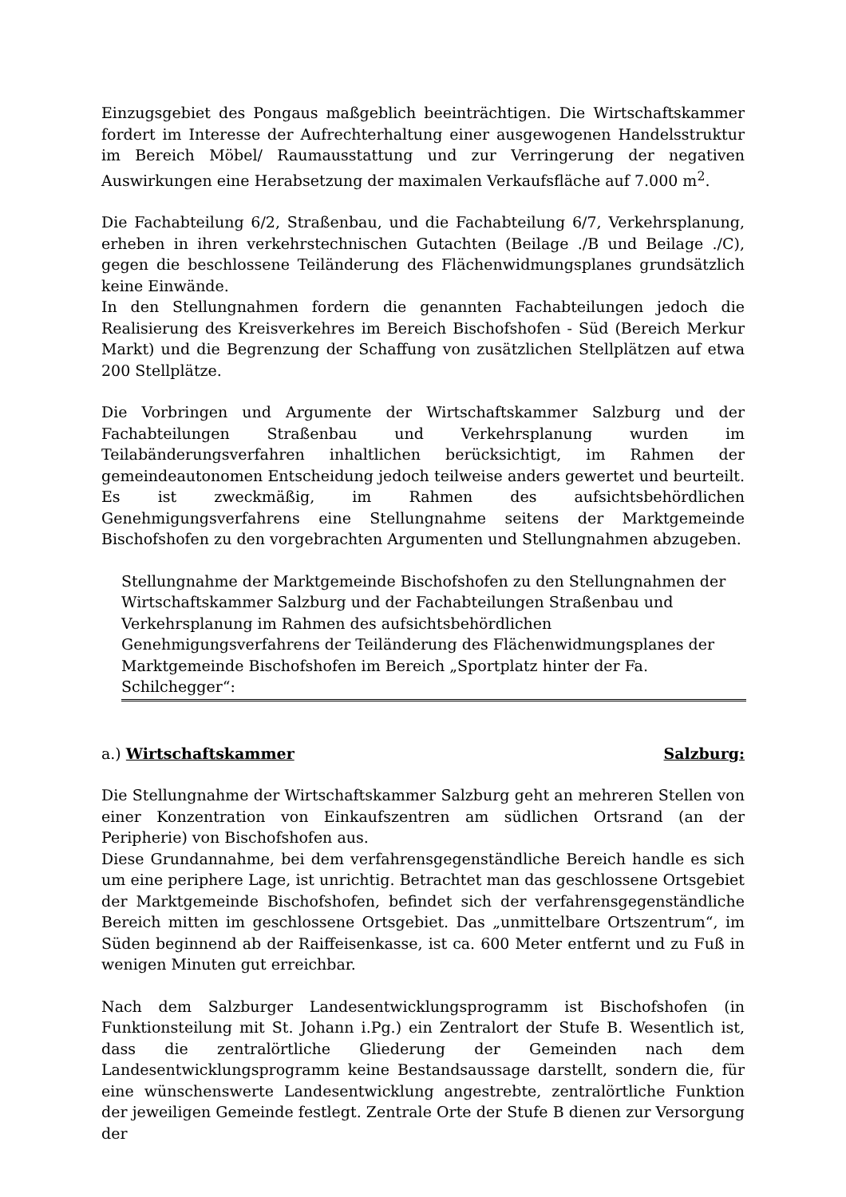Einzugsgebiet des Pongaus maßgeblich beeinträchtigen. Die Wirtschaftskammer fordert im Interesse der Aufrechterhaltung einer ausgewogenen Handelsstruktur im Bereich Möbel/ Raumausstattung und zur Verringerung der negativen Auswirkungen eine Herabsetzung der maximalen Verkaufsfläche auf 7.000 m<sup>2</sup>.
Die Fachabteilung 6/2, Straßenbau, und die Fachabteilung 6/7, Verkehrsplanung, erheben in ihren verkehrstechnischen Gutachten (Beilage ./B und Beilage ./C), gegen die beschlossene Teiländerung des Flächenwidmungsplanes grundsätzlich keine Einwände.
In den Stellungnahmen fordern die genannten Fachabteilungen jedoch die Realisierung des Kreisverkehres im Bereich Bischofshofen - Süd (Bereich Merkur Markt) und die Begrenzung der Schaffung von zusätzlichen Stellplätzen auf etwa 200 Stellplätze.
Die Vorbringen und Argumente der Wirtschaftskammer Salzburg und der Fachabteilungen Straßenbau und Verkehrsplanung wurden im Teilabänderungsverfahren inhaltlichen berücksichtigt, im Rahmen der gemeindeautonomen Entscheidung jedoch teilweise anders gewertet und beurteilt. Es ist zweckmäßig, im Rahmen des aufsichtsbehördlichen Genehmigungsverfahrens eine Stellungnahme seitens der Marktgemeinde Bischofshofen zu den vorgebrachten Argumenten und Stellungnahmen abzugeben.
Stellungnahme der Marktgemeinde Bischofshofen zu den Stellungnahmen der Wirtschaftskammer Salzburg und der Fachabteilungen Straßenbau und Verkehrsplanung im Rahmen des aufsichtsbehördlichen Genehmigungsverfahrens der Teiländerung des Flächenwidmungsplanes der Marktgemeinde Bischofshofen im Bereich „Sportplatz hinter der Fa. Schilchegger“:
a.) Wirtschaftskammer Salzburg:
Die Stellungnahme der Wirtschaftskammer Salzburg geht an mehreren Stellen von einer Konzentration von Einkaufszentren am südlichen Ortsrand (an der Peripherie) von Bischofshofen aus.
Diese Grundannahme, bei dem verfahrensgegenständliche Bereich handle es sich um eine periphere Lage, ist unrichtig. Betrachtet man das geschlossene Ortsgebiet der Marktgemeinde Bischofshofen, befindet sich der verfahrensgegenständliche Bereich mitten im geschlossene Ortsgebiet. Das „unmittelbare Ortszentrum“, im Süden beginnend ab der Raiffeisenkasse, ist ca. 600 Meter entfernt und zu Fuß in wenigen Minuten gut erreichbar.
Nach dem Salzburger Landesentwicklungsprogramm ist Bischofshofen (in Funktionsteilung mit St. Johann i.Pg.) ein Zentralort der Stufe B. Wesentlich ist, dass die zentralörtliche Gliederung der Gemeinden nach dem Landesentwicklungsprogramm keine Bestandsaussage darstellt, sondern die, für eine wünschenswerte Landesentwicklung angestrebte, zentralörtliche Funktion der jeweiligen Gemeinde festlegt. Zentrale Orte der Stufe B dienen zur Versorgung der